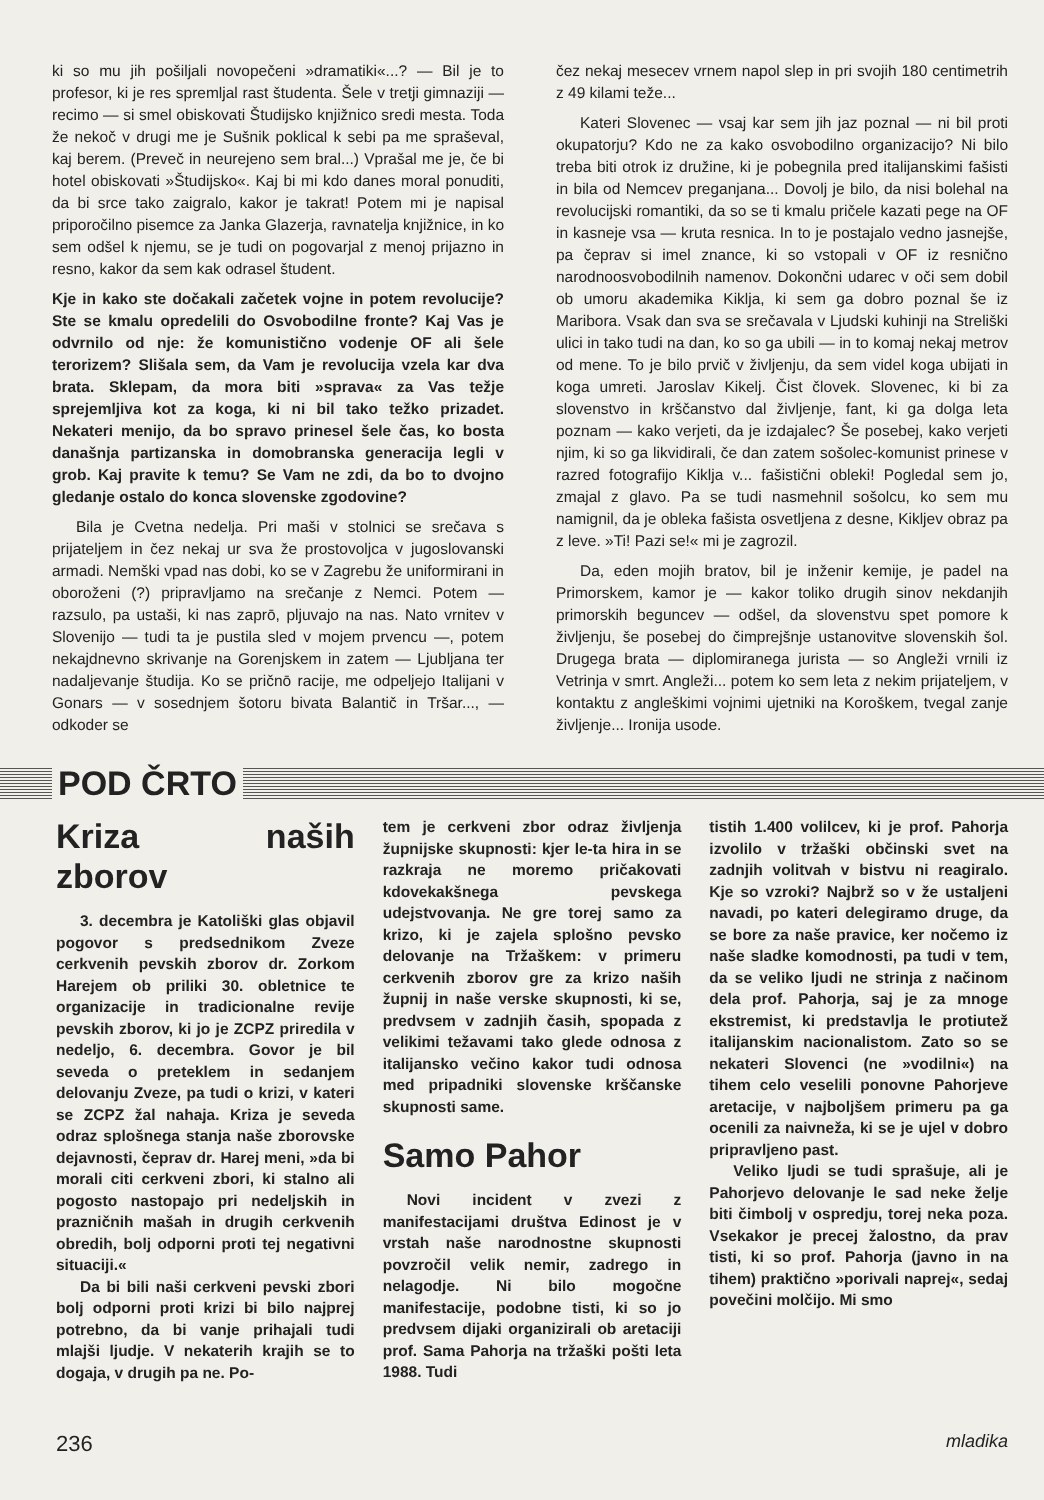ki so mu jih pošiljali novopečeni »dramatiki«...? — Bil je to profesor, ki je res spremljal rast študenta. Šele v tretji gimnaziji — recimo — si smel obiskovati Študijsko knjižnico sredi mesta. Toda že nekoč v drugi me je Sušnik poklical k sebi pa me spraševal, kaj berem. (Preveč in neurejeno sem bral...) Vprašal me je, če bi hotel obiskovati »Študijsko«. Kaj bi mi kdo danes moral ponuditi, da bi srce tako zaigralo, kakor je takrat! Potem mi je napisal priporočilno pisemce za Janka Glazerja, ravnatelja knjižnice, in ko sem odšel k njemu, se je tudi on pogovarjal z menoj prijazno in resno, kakor da sem kak odrasel študent.
Kje in kako ste dočakali začetek vojne in potem revolucije? Ste se kmalu opredelili do Osvobodilne fronte? Kaj Vas je odvrnilo od nje: že komunistično vodenje OF ali šele terorizem? Slišala sem, da Vam je revolucija vzela kar dva brata. Sklepam, da mora biti »sprava« za Vas težje sprejemljiva kot za koga, ki ni bil tako težko prizadet. Nekateri menijo, da bo spravo prinesel šele čas, ko bosta današnja partizanska in domobranska generacija legli v grob. Kaj pravite k temu? Se Vam ne zdi, da bo to dvojno gledanje ostalo do konca slovenske zgodovine?
Bila je Cvetna nedelja. Pri maši v stolnici se srečava s prijateljem in čez nekaj ur sva že prostovoljca v jugoslovanski armadi. Nemški vpad nas dobi, ko se v Zagrebu že uniformirani in oboroženi (?) pripravljamo na srečanje z Nemci. Potem — razsulo, pa ustaši, ki nas zaprō, pljuvajo na nas. Nato vrnitev v Slovenijo — tudi ta je pustila sled v mojem prvencu —, potem nekajdnevno skrivanje na Gorenjskem in zatem — Ljubljana ter nadaljevanje študija. Ko se pričnō racije, me odpeljejo Italijani v Gonars — v sosednjem šotoru bivata Balantič in Tršar..., — odkoder se
čez nekaj mesecev vrnem napol slep in pri svojih 180 centimetrih z 49 kilami teže...
Kateri Slovenec — vsaj kar sem jih jaz poznal — ni bil proti okupatorju? Kdo ne za kako osvobodilno organizacijo? Ni bilo treba biti otrok iz družine, ki je pobegnila pred italijanskimi fašisti in bila od Nemcev preganjana... Dovolj je bilo, da nisi bolehal na revolucijski romantiki, da so se ti kmalu pričele kazati pege na OF in kasneje vsa — kruta resnica. In to je postajalo vedno jasnejše, pa čeprav si imel znance, ki so vstopali v OF iz resnično narodnoosvobodilnih namenov. Dokončni udarec v oči sem dobil ob umoru akademika Kiklja, ki sem ga dobro poznal še iz Maribora. Vsak dan sva se srečavala v Ljudski kuhinji na Streliški ulici in tako tudi na dan, ko so ga ubili — in to komaj nekaj metrov od mene. To je bilo prvič v življenju, da sem videl koga ubijati in koga umreti. Jaroslav Kikelj. Čist človek. Slovenec, ki bi za slovenstvo in krščanstvo dal življenje, fant, ki ga dolga leta poznam — kako verjeti, da je izdajalec? Še posebej, kako verjeti njim, ki so ga likvidirali, če dan zatem sošolec-komunist prinese v razred fotografijo Kiklja v... fašistični obleki! Pogledal sem jo, zmajal z glavo. Pa se tudi nasmehnil sošolcu, ko sem mu namignil, da je obleka fašista osvetljena z desne, Kikljev obraz pa z leve. »Ti! Pazi se!« mi je zagrozil.
Da, eden mojih bratov, bil je inženir kemije, je padel na Primorskem, kamor je — kakor toliko drugih sinov nekdanjih primorskih beguncev — odšel, da slovenstvu spet pomore k življenju, še posebej do čimprejšnje ustanovitve slovenskih šol. Drugega brata — diplomiranega jurista — so Angleži vrnili iz Vetrinja v smrt. Angleži... potem ko sem leta z nekim prijateljem, v kontaktu z angleškimi vojnimi ujetniki na Koroškem, tvegal zanje življenje... Ironija usode.
POD ČRTO
Kriza naših zborov
3. decembra je Katoliški glas objavil pogovor s predsednikom Zveze cerkvenih pevskih zborov dr. Zorkom Harejem ob priliki 30. obletnice te organizacije in tradicionalne revije pevskih zborov, ki jo je ZCPZ priredila v nedeljo, 6. decembra. Govor je bil seveda o preteklem in sedanjem delovanju Zveze, pa tudi o krizi, v kateri se ZCPZ žal nahaja. Kriza je seveda odraz splošnega stanja naše zborovske dejavnosti, čeprav dr. Harej meni, »da bi morali citi cerkveni zbori, ki stalno ali pogosto nastopajo pri nedeljskih in prazničnih mašah in drugih cerkvenih obredih, bolj odporni proti tej negativni situaciji.«
Da bi bili naši cerkveni pevski zbori bolj odporni proti krizi bi bilo najprej potrebno, da bi vanje prihajali tudi mlajši ljudje. V nekaterih krajih se to dogaja, v drugih pa ne. Po-
tem je cerkveni zbor odraz življenja župnijske skupnosti: kjer le-ta hira in se razkraja ne moremo pričakovati kdovekakšnega pevskega udejstvovanja. Ne gre torej samo za krizo, ki je zajela splošno pevsko delovanje na Tržaškem: v primeru cerkvenih zborov gre za krizo naših župnij in naše verske skupnosti, ki se, predvsem v zadnjih časih, spopada z velikimi težavami tako glede odnosa z italijansko večino kakor tudi odnosa med pripadniki slovenske krščanske skupnosti same.
Samo Pahor
Novi incident v zvezi z manifestacijami društva Edinost je v vrstah naše narodnostne skupnosti povzročil velik nemir, zadrego in nelagodje. Ni bilo mogočne manifestacije, podobne tisti, ki so jo predvsem dijaki organizirali ob aretaciji prof. Sama Pahorja na tržaški pošti leta 1988. Tudi
tistih 1.400 volilcev, ki je prof. Pahorja izvolilo v tržaški občinski svet na zadnjih volitvah v bistvu ni reagiralo. Kje so vzroki? Najbrž so v že ustaljeni navadi, po kateri delegiramo druge, da se bore za naše pravice, ker nočemo iz naše sladke komodnosti, pa tudi v tem, da se veliko ljudi ne strinja z načinom dela prof. Pahorja, saj je za mnoge ekstremist, ki predstavlja le protiutež italijanskim nacionalistom. Zato so se nekateri Slovenci (ne »vodilni«) na tihem celo veselili ponovne Pahorjeve aretacije, v najboljšem primeru pa ga ocenili za naivneža, ki se je ujel v dobro pripravljeno past.
Veliko ljudi se tudi sprašuje, ali je Pahorjevo delovanje le sad neke želje biti čimbolj v ospredju, torej neka poza. Vsekakor je precej žalostno, da prav tisti, ki so prof. Pahorja (javno in na tihem) praktično »porivali naprej«, sedaj povečini molčijo. Mi smo
236 mladika